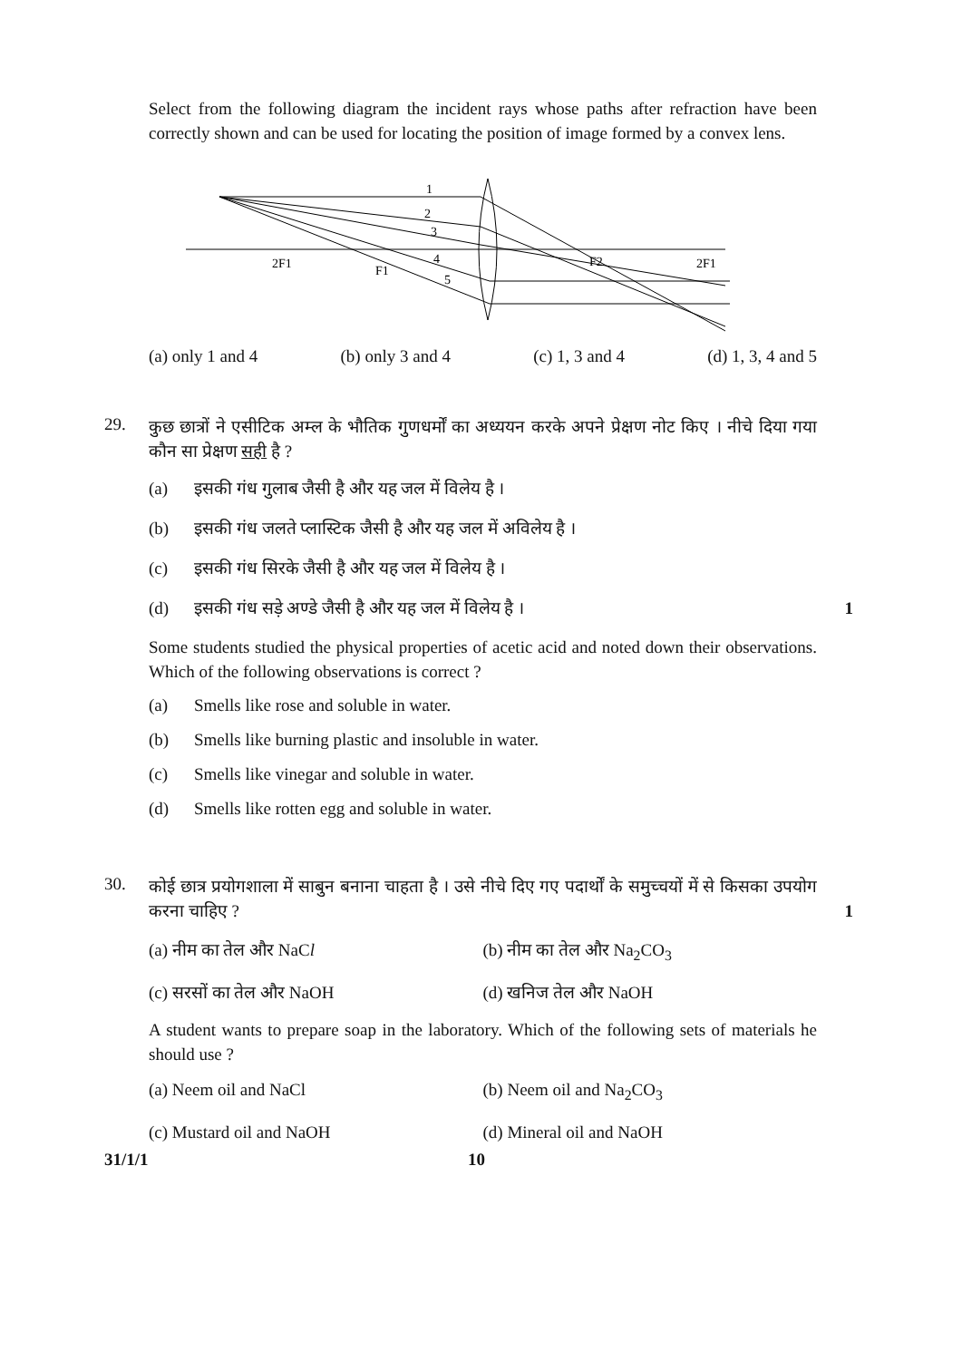Select from the following diagram the incident rays whose paths after refraction have been correctly shown and can be used for locating the position of image formed by a convex lens.
1
2
3
4
5
2F1
F1
F2
2F1
(a) only 1 and 4 (b) only 3 and 4 (c) 1, 3 and 4 (d) 1, 3, 4 and 5
29.
कुछ छात्रों ने एसीटिक अम्ल के भौतिक गुणधर्मों का अध्ययन करके अपने प्रेक्षण नोट किए । नीचे दिया गया कौन सा प्रेक्षण सही है ?
(a) इसकी गंध गुलाब जैसी है और यह जल में विलेय है ।
(b) इसकी गंध जलते प्लास्टिक जैसी है और यह जल में अविलेय है ।
(c) इसकी गंध सिरके जैसी है और यह जल में विलेय है ।
(d) इसकी गंध सड़े अण्डे जैसी है और यह जल में विलेय है । 1
Some students studied the physical properties of acetic acid and noted down their observations. Which of the following observations is correct ?
(a) Smells like rose and soluble in water.
(b) Smells like burning plastic and insoluble in water.
(c) Smells like vinegar and soluble in water.
(d) Smells like rotten egg and soluble in water.
30.
कोई छात्र प्रयोगशाला में साबुन बनाना चाहता है । उसे नीचे दिए गए पदार्थों के समुच्चयों में से किसका उपयोग करना चाहिए ? 1
(a) नीम का तेल और NaCl (b) नीम का तेल और Na<sub>2</sub>CO<sub>3</sub>
(c) सरसों का तेल और NaOH (d) खनिज तेल और NaOH
A student wants to prepare soap in the laboratory. Which of the following sets of materials he should use ?
(a) Neem oil and NaCl (b) Neem oil and Na<sub>2</sub>CO<sub>3</sub>
(c) Mustard oil and NaOH (d) Mineral oil and NaOH
31/1/1 10